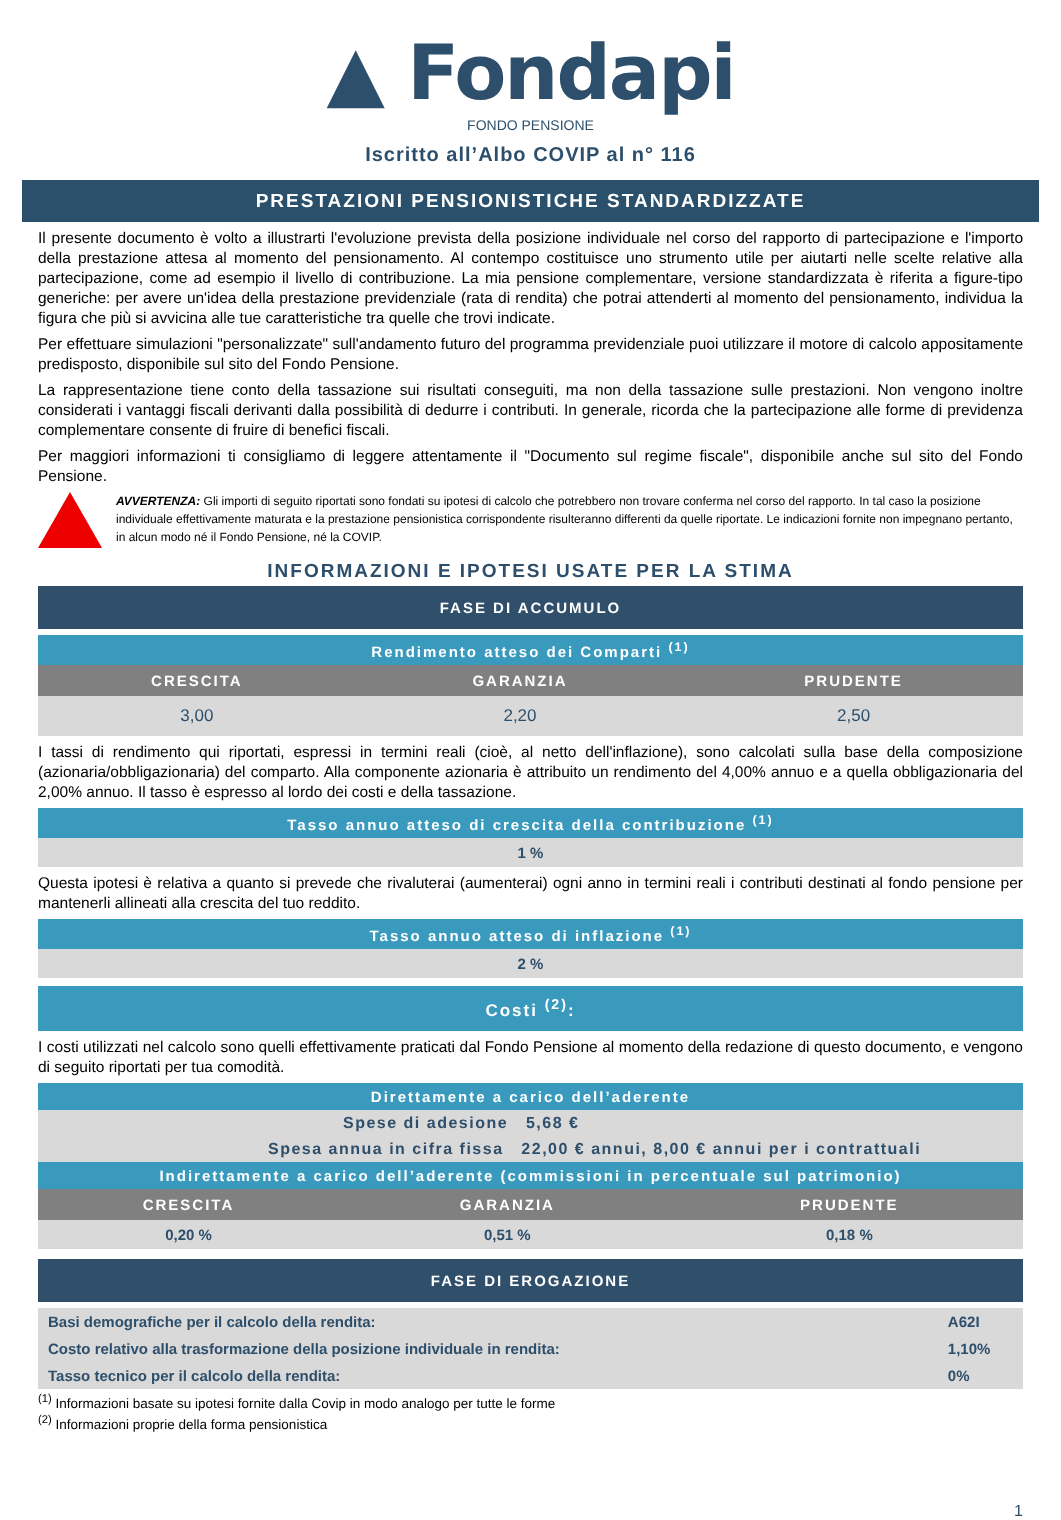▲ Fondapi
FONDO PENSIONE
Iscritto all’Albo COVIP al n° 116
PRESTAZIONI PENSIONISTICHE STANDARDIZZATE
Il presente documento è volto a illustrarti l'evoluzione prevista della posizione individuale nel corso del rapporto di partecipazione e l'importo della prestazione attesa al momento del pensionamento. Al contempo costituisce uno strumento utile per aiutarti nelle scelte relative alla partecipazione, come ad esempio il livello di contribuzione. La mia pensione complementare, versione standardizzata è riferita a figure-tipo generiche: per avere un'idea della prestazione previdenziale (rata di rendita) che potrai attenderti al momento del pensionamento, individua la figura che più si avvicina alle tue caratteristiche tra quelle che trovi indicate.
Per effettuare simulazioni "personalizzate" sull'andamento futuro del programma previdenziale puoi utilizzare il motore di calcolo appositamente predisposto, disponibile sul sito del Fondo Pensione.
La rappresentazione tiene conto della tassazione sui risultati conseguiti, ma non della tassazione sulle prestazioni. Non vengono inoltre considerati i vantaggi fiscali derivanti dalla possibilità di dedurre i contributi. In generale, ricorda che la partecipazione alle forme di previdenza complementare consente di fruire di benefici fiscali.
Per maggiori informazioni ti consigliamo di leggere attentamente il "Documento sul regime fiscale", disponibile anche sul sito del Fondo Pensione.
AVVERTENZA: Gli importi di seguito riportati sono fondati su ipotesi di calcolo che potrebbero non trovare conferma nel corso del rapporto. In tal caso la posizione individuale effettivamente maturata e la prestazione pensionistica corrispondente risulteranno differenti da quelle riportate. Le indicazioni fornite non impegnano pertanto, in alcun modo né il Fondo Pensione, né la COVIP.
INFORMAZIONI E IPOTESI USATE PER LA STIMA
| FASE DI ACCUMULO |
| Rendimento atteso dei Comparti <sup>(1)</sup> | | |
| CRESCITA | GARANZIA | PRUDENTE |
| 3,00 | 2,20 | 2,50 |
I tassi di rendimento qui riportati, espressi in termini reali (cioè, al netto dell'inflazione), sono calcolati sulla base della composizione (azionaria/obbligazionaria) del comparto. Alla componente azionaria è attribuito un rendimento del 4,00% annuo e a quella obbligazionaria del 2,00% annuo. Il tasso è espresso al lordo dei costi e della tassazione.
| Tasso annuo atteso di crescita della contribuzione <sup>(1)</sup> |
| 1 % |
Questa ipotesi è relativa a quanto si prevede che rivaluterai (aumenterai) ogni anno in termini reali i contributi destinati al fondo pensione per mantenerli allineati alla crescita del tuo reddito.
| Tasso annuo atteso di inflazione <sup>(1)</sup> |
| 2 % |
| Costi <sup>(2)</sup>: |
I costi utilizzati nel calcolo sono quelli effettivamente praticati dal Fondo Pensione al momento della redazione di questo documento, e vengono di seguito riportati per tua comodità.
| Direttamente a carico dell’aderente | | |
| Spese di adesione 5,68 € | | |
| Spesa annua in cifra fissa 22,00 € annui, 8,00 € annui per i contrattuali | | |
| Indirettamente a carico dell’aderente (commissioni in percentuale sul patrimonio) | | |
| CRESCITA | GARANZIA | PRUDENTE |
| 0,20 % | 0,51 % | 0,18 % |
| FASE DI EROGAZIONE |
| Basi demografiche per il calcolo della rendita: | A62I |
| Costo relativo alla trasformazione della posizione individuale in rendita: | 1,10% |
| Tasso tecnico per il calcolo della rendita: | 0% |
<sup>(1)</sup> Informazioni basate su ipotesi fornite dalla Covip in modo analogo per tutte le forme
<sup>(2)</sup> Informazioni proprie della forma pensionistica
1